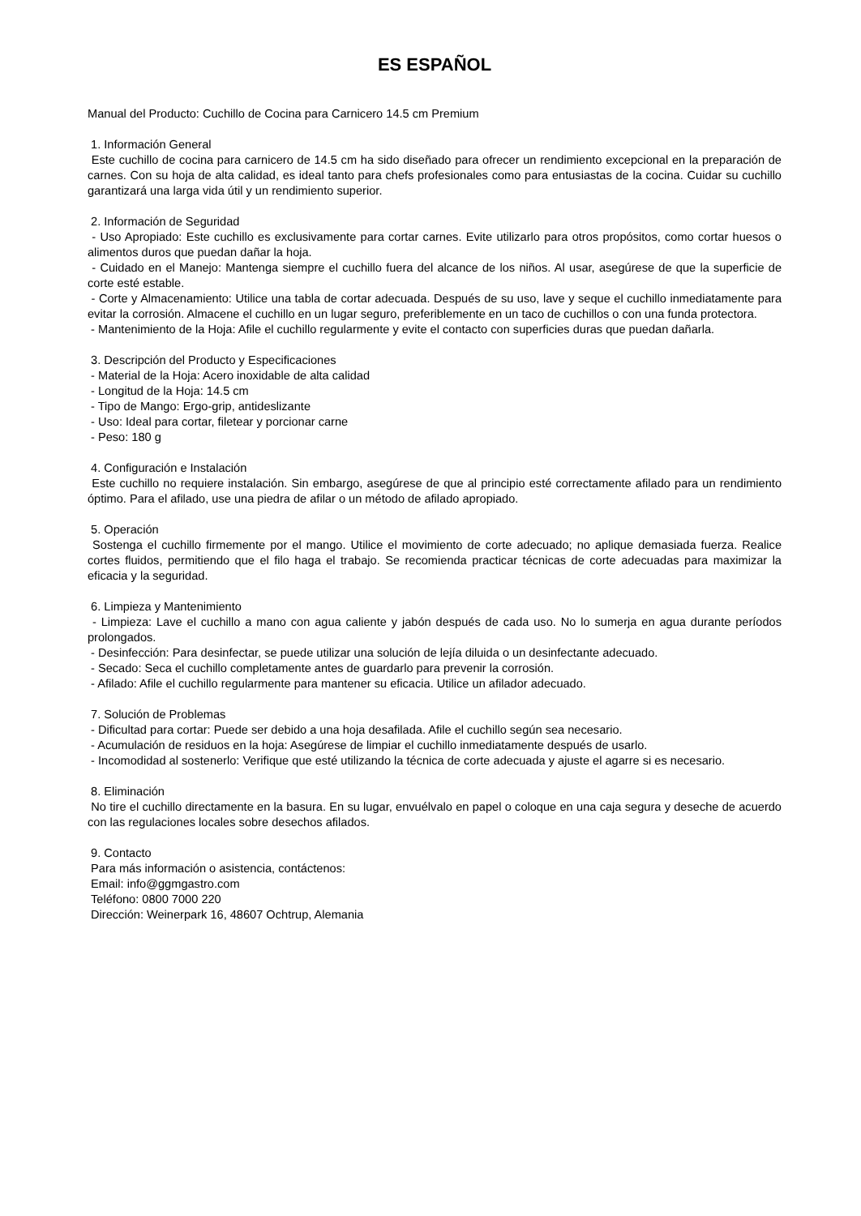ES ESPAÑOL
Manual del Producto: Cuchillo de Cocina para Carnicero 14.5 cm Premium
1. Información General
Este cuchillo de cocina para carnicero de 14.5 cm ha sido diseñado para ofrecer un rendimiento excepcional en la preparación de carnes. Con su hoja de alta calidad, es ideal tanto para chefs profesionales como para entusiastas de la cocina. Cuidar su cuchillo garantizará una larga vida útil y un rendimiento superior.
2. Información de Seguridad
- Uso Apropiado: Este cuchillo es exclusivamente para cortar carnes. Evite utilizarlo para otros propósitos, como cortar huesos o alimentos duros que puedan dañar la hoja.
- Cuidado en el Manejo: Mantenga siempre el cuchillo fuera del alcance de los niños. Al usar, asegúrese de que la superficie de corte esté estable.
- Corte y Almacenamiento: Utilice una tabla de cortar adecuada. Después de su uso, lave y seque el cuchillo inmediatamente para evitar la corrosión. Almacene el cuchillo en un lugar seguro, preferiblemente en un taco de cuchillos o con una funda protectora.
- Mantenimiento de la Hoja: Afile el cuchillo regularmente y evite el contacto con superficies duras que puedan dañarla.
3. Descripción del Producto y Especificaciones
- Material de la Hoja: Acero inoxidable de alta calidad
- Longitud de la Hoja: 14.5 cm
- Tipo de Mango: Ergo-grip, antideslizante
- Uso: Ideal para cortar, filetear y porcionar carne
- Peso: 180 g
4. Configuración e Instalación
Este cuchillo no requiere instalación. Sin embargo, asegúrese de que al principio esté correctamente afilado para un rendimiento óptimo. Para el afilado, use una piedra de afilar o un método de afilado apropiado.
5. Operación
Sostenga el cuchillo firmemente por el mango. Utilice el movimiento de corte adecuado; no aplique demasiada fuerza. Realice cortes fluidos, permitiendo que el filo haga el trabajo. Se recomienda practicar técnicas de corte adecuadas para maximizar la eficacia y la seguridad.
6. Limpieza y Mantenimiento
- Limpieza: Lave el cuchillo a mano con agua caliente y jabón después de cada uso. No lo sumerja en agua durante períodos prolongados.
- Desinfección: Para desinfectar, se puede utilizar una solución de lejía diluida o un desinfectante adecuado.
- Secado: Seca el cuchillo completamente antes de guardarlo para prevenir la corrosión.
- Afilado: Afile el cuchillo regularmente para mantener su eficacia. Utilice un afilador adecuado.
7. Solución de Problemas
- Dificultad para cortar: Puede ser debido a una hoja desafilada. Afile el cuchillo según sea necesario.
- Acumulación de residuos en la hoja: Asegúrese de limpiar el cuchillo inmediatamente después de usarlo.
- Incomodidad al sostenerlo: Verifique que esté utilizando la técnica de corte adecuada y ajuste el agarre si es necesario.
8. Eliminación
No tire el cuchillo directamente en la basura. En su lugar, envuélvalo en papel o coloque en una caja segura y deseche de acuerdo con las regulaciones locales sobre desechos afilados.
9. Contacto
Para más información o asistencia, contáctenos:
Email: info@ggmgastro.com
Teléfono: 0800 7000 220
Dirección: Weinerpark 16, 48607 Ochtrup, Alemania